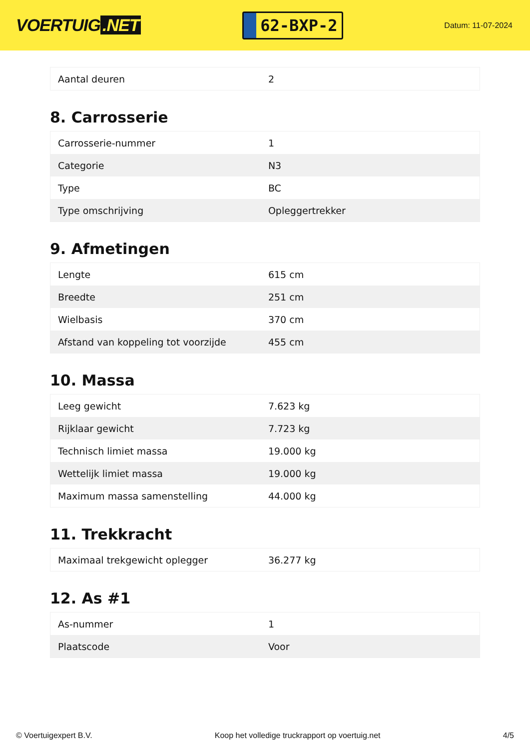VOERTUIG.NET
62-BXP-2
Datum: 11-07-2024
| Aantal deuren | 2 |
8. Carrosserie
| Carrosserie-nummer | 1 |
| Categorie | N3 |
| Type | BC |
| Type omschrijving | Opleggertrekker |
9. Afmetingen
| Lengte | 615 cm |
| Breedte | 251 cm |
| Wielbasis | 370 cm |
| Afstand van koppeling tot voorzijde | 455 cm |
10. Massa
| Leeg gewicht | 7.623 kg |
| Rijklaar gewicht | 7.723 kg |
| Technisch limiet massa | 19.000 kg |
| Wettelijk limiet massa | 19.000 kg |
| Maximum massa samenstelling | 44.000 kg |
11. Trekkracht
| Maximaal trekgewicht oplegger | 36.277 kg |
12. As #1
| As-nummer | 1 |
| Plaatscode | Voor |
© Voertuigexpert B.V. Koop het volledige truckrapport op voertuig.net 4/5